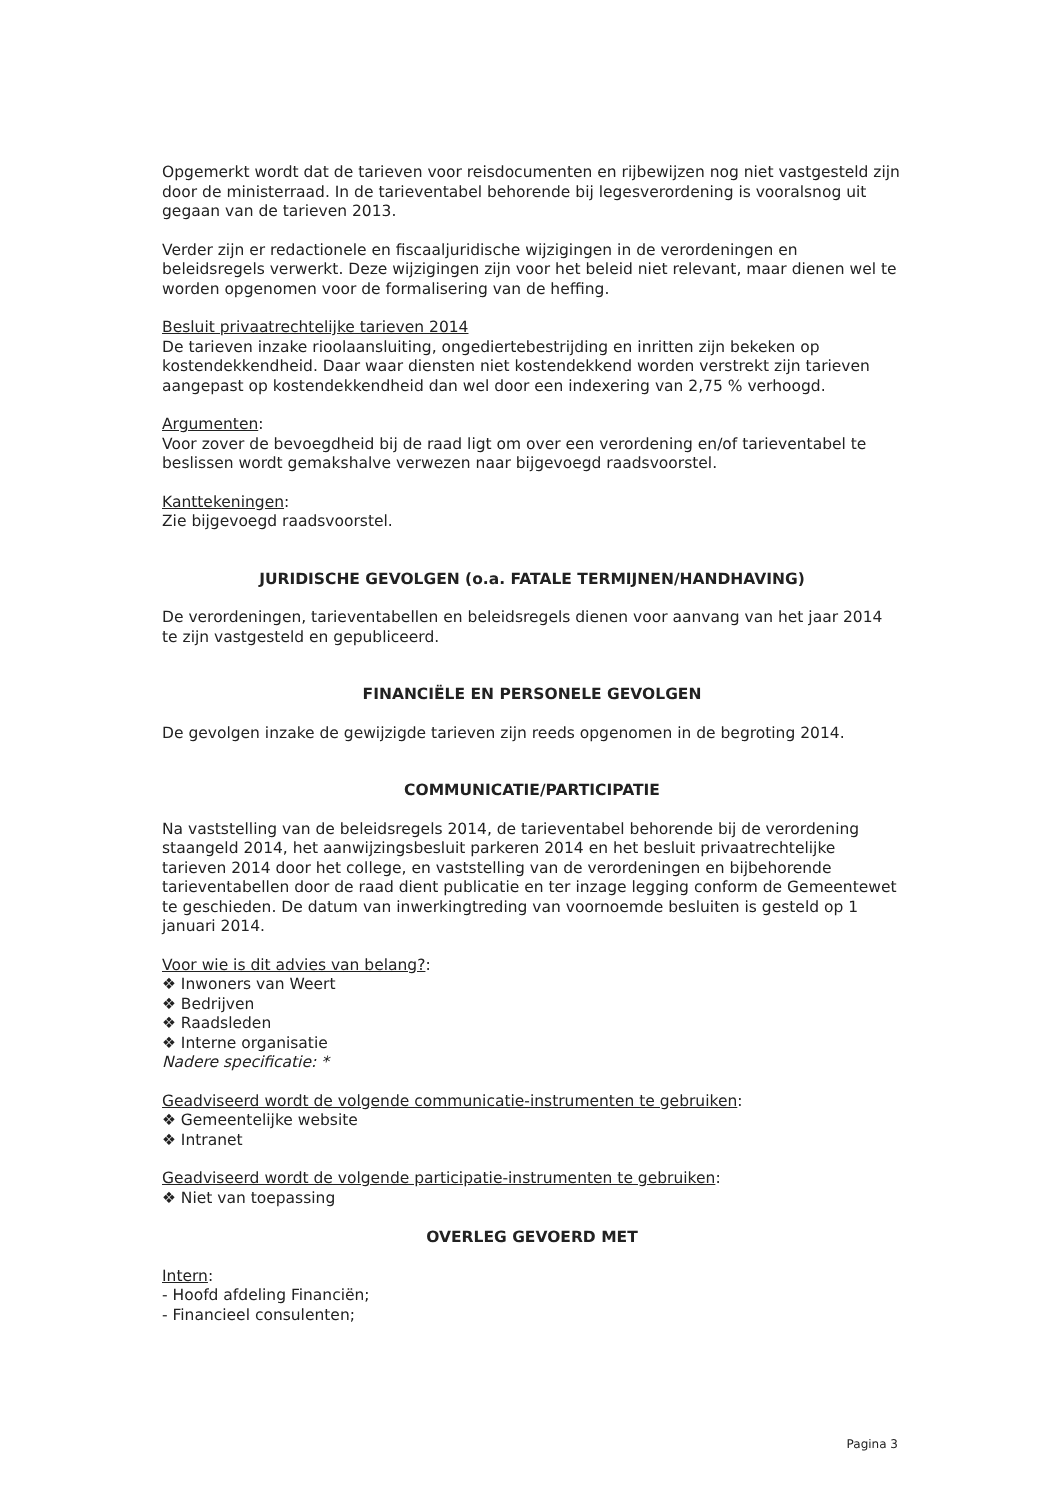Opgemerkt wordt dat de tarieven voor reisdocumenten en rijbewijzen nog niet vastgesteld zijn door de ministerraad. In de tarieventabel behorende bij legesverordening is vooralsnog uit gegaan van de tarieven 2013.
Verder zijn er redactionele en fiscaaljuridische wijzigingen in de verordeningen en beleidsregels verwerkt. Deze wijzigingen zijn voor het beleid niet relevant, maar dienen wel te worden opgenomen voor de formalisering van de heffing.
Besluit privaatrechtelijke tarieven 2014
De tarieven inzake rioolaansluiting, ongediertebestrijding en inritten zijn bekeken op kostendekkendheid. Daar waar diensten niet kostendekkend worden verstrekt zijn tarieven aangepast op kostendekkendheid dan wel door een indexering van 2,75 % verhoogd.
Argumenten:
Voor zover de bevoegdheid bij de raad ligt om over een verordening en/of tarieventabel te beslissen wordt gemakshalve verwezen naar bijgevoegd raadsvoorstel.
Kanttekeningen:
Zie bijgevoegd raadsvoorstel.
JURIDISCHE GEVOLGEN (o.a. FATALE TERMIJNEN/HANDHAVING)
De verordeningen, tarieventabellen en beleidsregels dienen voor aanvang van het jaar 2014 te zijn vastgesteld en gepubliceerd.
FINANCIËLE EN PERSONELE GEVOLGEN
De gevolgen inzake de gewijzigde tarieven zijn reeds opgenomen in de begroting 2014.
COMMUNICATIE/PARTICIPATIE
Na vaststelling van de beleidsregels 2014, de tarieventabel behorende bij de verordening staangeld 2014, het aanwijzingsbesluit parkeren 2014 en het besluit privaatrechtelijke tarieven 2014 door het college, en vaststelling van de verordeningen en bijbehorende tarieventabellen door de raad dient publicatie en ter inzage legging conform de Gemeentewet te geschieden. De datum van inwerkingtreding van voornoemde besluiten is gesteld op 1 januari 2014.
Voor wie is dit advies van belang?:
❖ Inwoners van Weert
❖ Bedrijven
❖ Raadsleden
❖ Interne organisatie
Nadere specificatie: *
Geadviseerd wordt de volgende communicatie-instrumenten te gebruiken:
❖ Gemeentelijke website
❖ Intranet
Geadviseerd wordt de volgende participatie-instrumenten te gebruiken:
❖ Niet van toepassing
OVERLEG GEVOERD MET
Intern:
- Hoofd afdeling Financiën;
- Financieel consulenten;
Pagina 3